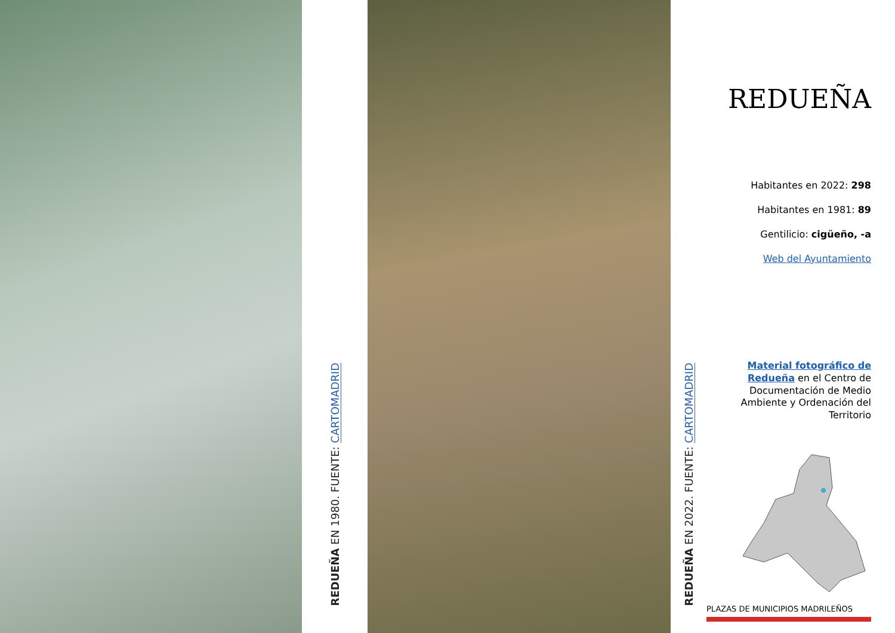REDUEÑA EN 1980. FUENTE: CARTOMADRID
REDUEÑA EN 2022. FUENTE: CARTOMADRID
REDUEÑA
Habitantes en 2022: 298
Habitantes en 1981: 89
Gentilicio: cigüeño, -a
Web del Ayuntamiento
Material fotográfico de Redueña en el Centro de Documentación de Medio Ambiente y Ordenación del Territorio
PLAZAS DE MUNICIPIOS MADRILEÑOS